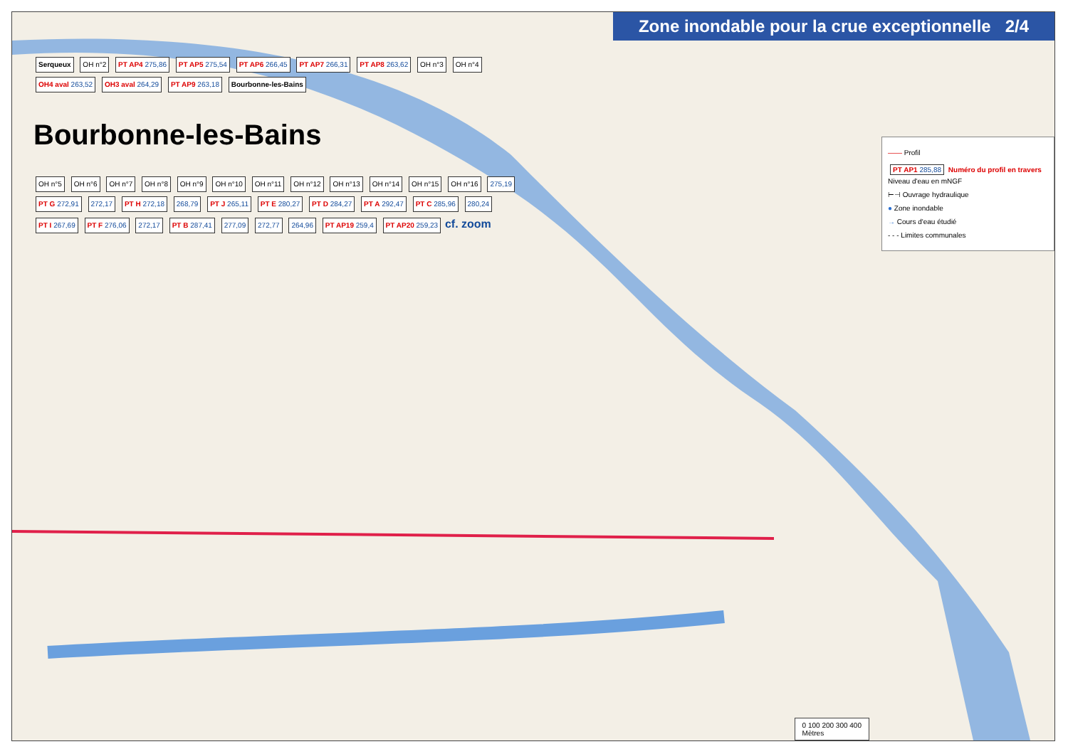Zone inondable pour la crue exceptionnelle 2/4
Serqueux OH n°2 PT AP4 275,86 PT AP5 275,54 PT AP6 266,45 PT AP7 266,31 PT AP8 263,62 OH n°3 OH n°4 OH4 aval 263,52 OH3 aval 264,29 PT AP9 263,18 Bourbonne-les-Bains
Bourbonne-les-Bains
OH n°5 OH n°6 OH n°7 OH n°8 OH n°9 OH n°10 OH n°11 OH n°12 OH n°13 OH n°14 OH n°15 OH n°16 275,19 PT G 272,91 272,17 PT H 272,18 268,79 PT J 265,11 PT E 280,27 PT D 284,27 PT A 292,47 PT C 285,96 280,24 PT I 267,69 PT F 276,06 272,17 PT B 287,41 277,09 272,77 264,96 PT AP19 259,4 PT AP20 259,23 cf. zoom
—— Profil
PT AP1 285,88 Numéro du profil en travers
Niveau d'eau en mNGF
⊢⊣ Ouvrage hydraulique
● Zone inondable
→ Cours d'eau étudié
- - - Limites communales
0 100 200 300 400
Mètres